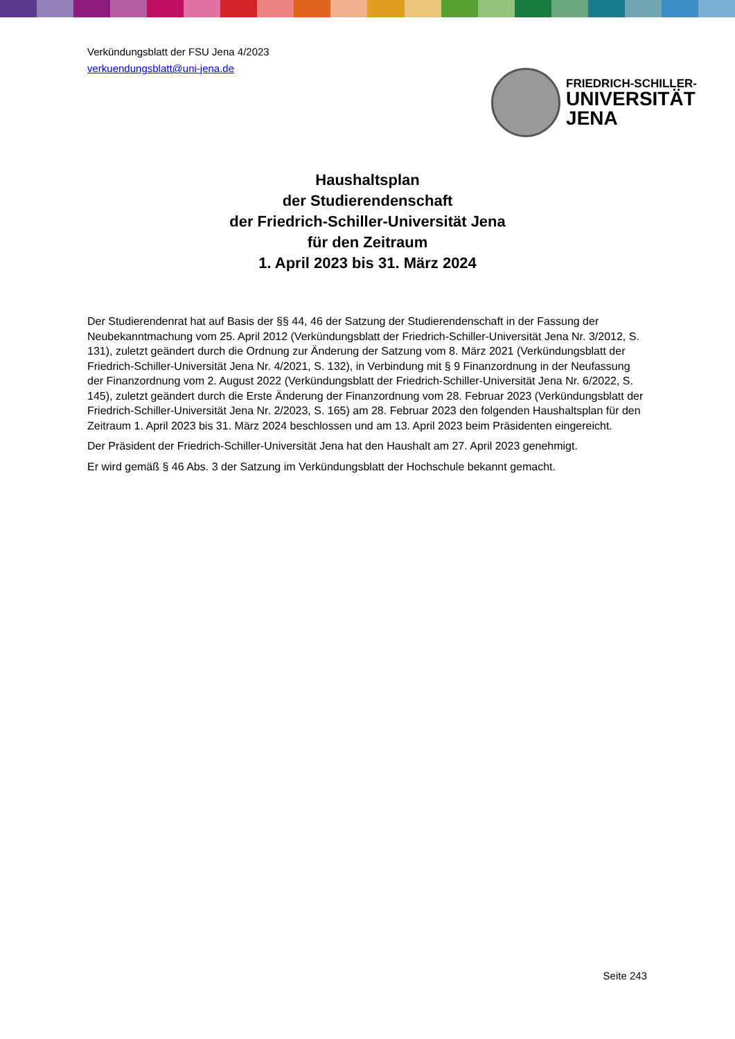Verkündungsblatt der FSU Jena 4/2023
verkuendungsblatt@uni-jena.de
FRIEDRICH-SCHILLER-
UNIVERSITÄT
JENA
Haushaltsplan
der Studierendenschaft
der Friedrich-Schiller-Universität Jena
für den Zeitraum
1. April 2023 bis 31. März 2024
Der Studierendenrat hat auf Basis der §§ 44, 46 der Satzung der Studierendenschaft in der Fassung der Neubekanntmachung vom 25. April 2012 (Verkündungsblatt der Friedrich-Schiller-Universität Jena Nr. 3/2012, S. 131), zuletzt geändert durch die Ordnung zur Änderung der Satzung vom 8. März 2021 (Verkündungsblatt der Friedrich-Schiller-Universität Jena Nr. 4/2021, S. 132), in Verbindung mit § 9 Finanzordnung in der Neufassung der Finanzordnung vom 2. August 2022 (Verkündungsblatt der Friedrich-Schiller-Universität Jena Nr. 6/2022, S. 145), zuletzt geändert durch die Erste Änderung der Finanzordnung vom 28. Februar 2023 (Verkündungsblatt der Friedrich-Schiller-Universität Jena Nr. 2/2023, S. 165) am 28. Februar 2023 den folgenden Haushaltsplan für den Zeitraum 1. April 2023 bis 31. März 2024 beschlossen und am 13. April 2023 beim Präsidenten eingereicht.
Der Präsident der Friedrich-Schiller-Universität Jena hat den Haushalt am 27. April 2023 genehmigt.
Er wird gemäß § 46 Abs. 3 der Satzung im Verkündungsblatt der Hochschule bekannt gemacht.
Seite 243